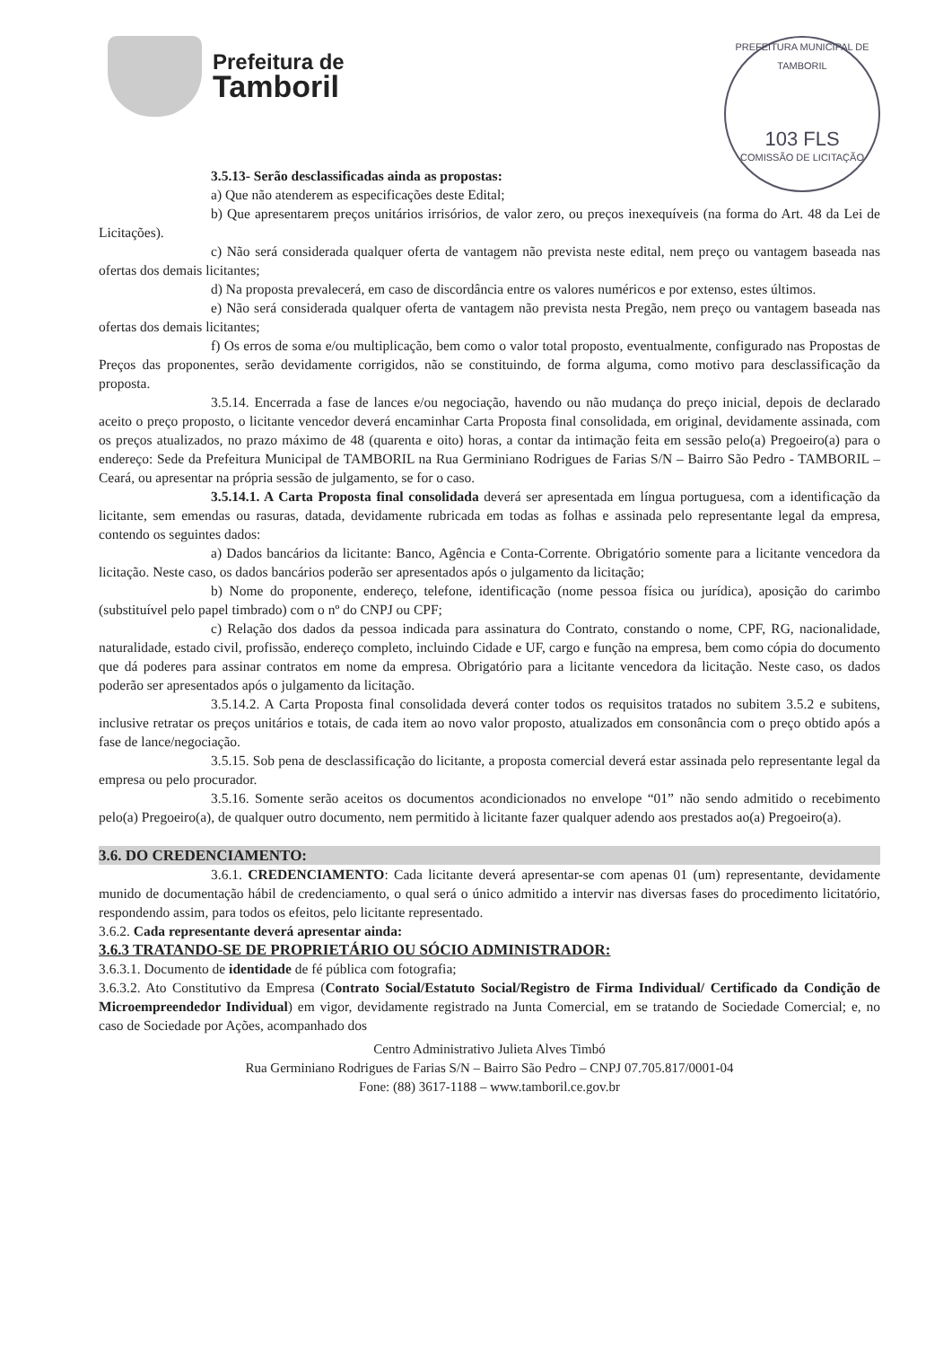Prefeitura de
Tamboril
PREFEITURA MUNICIPAL DE TAMBORIL
103 FLS
COMISSÃO DE LICITAÇÃO
3.5.13- Serão desclassificadas ainda as propostas:
a) Que não atenderem as especificações deste Edital;
b) Que apresentarem preços unitários irrisórios, de valor zero, ou preços inexequíveis (na forma do Art. 48 da Lei de Licitações).
c) Não será considerada qualquer oferta de vantagem não prevista neste edital, nem preço ou vantagem baseada nas ofertas dos demais licitantes;
d) Na proposta prevalecerá, em caso de discordância entre os valores numéricos e por extenso, estes últimos.
e) Não será considerada qualquer oferta de vantagem não prevista nesta Pregão, nem preço ou vantagem baseada nas ofertas dos demais licitantes;
f) Os erros de soma e/ou multiplicação, bem como o valor total proposto, eventualmente, configurado nas Propostas de Preços das proponentes, serão devidamente corrigidos, não se constituindo, de forma alguma, como motivo para desclassificação da proposta.
3.5.14. Encerrada a fase de lances e/ou negociação, havendo ou não mudança do preço inicial, depois de declarado aceito o preço proposto, o licitante vencedor deverá encaminhar Carta Proposta final consolidada, em original, devidamente assinada, com os preços atualizados, no prazo máximo de 48 (quarenta e oito) horas, a contar da intimação feita em sessão pelo(a) Pregoeiro(a) para o endereço: Sede da Prefeitura Municipal de TAMBORIL na Rua Germiniano Rodrigues de Farias S/N – Bairro São Pedro - TAMBORIL – Ceará, ou apresentar na própria sessão de julgamento, se for o caso.
3.5.14.1. A Carta Proposta final consolidada deverá ser apresentada em língua portuguesa, com a identificação da licitante, sem emendas ou rasuras, datada, devidamente rubricada em todas as folhas e assinada pelo representante legal da empresa, contendo os seguintes dados:
a) Dados bancários da licitante: Banco, Agência e Conta-Corrente. Obrigatório somente para a licitante vencedora da licitação. Neste caso, os dados bancários poderão ser apresentados após o julgamento da licitação;
b) Nome do proponente, endereço, telefone, identificação (nome pessoa física ou jurídica), aposição do carimbo (substituível pelo papel timbrado) com o nº do CNPJ ou CPF;
c) Relação dos dados da pessoa indicada para assinatura do Contrato, constando o nome, CPF, RG, nacionalidade, naturalidade, estado civil, profissão, endereço completo, incluindo Cidade e UF, cargo e função na empresa, bem como cópia do documento que dá poderes para assinar contratos em nome da empresa. Obrigatório para a licitante vencedora da licitação. Neste caso, os dados poderão ser apresentados após o julgamento da licitação.
3.5.14.2. A Carta Proposta final consolidada deverá conter todos os requisitos tratados no subitem 3.5.2 e subitens, inclusive retratar os preços unitários e totais, de cada item ao novo valor proposto, atualizados em consonância com o preço obtido após a fase de lance/negociação.
3.5.15. Sob pena de desclassificação do licitante, a proposta comercial deverá estar assinada pelo representante legal da empresa ou pelo procurador.
3.5.16. Somente serão aceitos os documentos acondicionados no envelope “01” não sendo admitido o recebimento pelo(a) Pregoeiro(a), de qualquer outro documento, nem permitido à licitante fazer qualquer adendo aos prestados ao(a) Pregoeiro(a).
3.6. DO CREDENCIAMENTO:
3.6.1. CREDENCIAMENTO: Cada licitante deverá apresentar-se com apenas 01 (um) representante, devidamente munido de documentação hábil de credenciamento, o qual será o único admitido a intervir nas diversas fases do procedimento licitatório, respondendo assim, para todos os efeitos, pelo licitante representado.
3.6.2. Cada representante deverá apresentar ainda:
3.6.3 TRATANDO-SE DE PROPRIETÁRIO OU SÓCIO ADMINISTRADOR:
3.6.3.1. Documento de identidade de fé pública com fotografia;
3.6.3.2. Ato Constitutivo da Empresa (Contrato Social/Estatuto Social/Registro de Firma Individual/ Certificado da Condição de Microempreendedor Individual) em vigor, devidamente registrado na Junta Comercial, em se tratando de Sociedade Comercial; e, no caso de Sociedade por Ações, acompanhado dos
Centro Administrativo Julieta Alves Timbó
Rua Germiniano Rodrigues de Farias S/N – Bairro São Pedro – CNPJ 07.705.817/0001-04
Fone: (88) 3617-1188 – www.tamboril.ce.gov.br